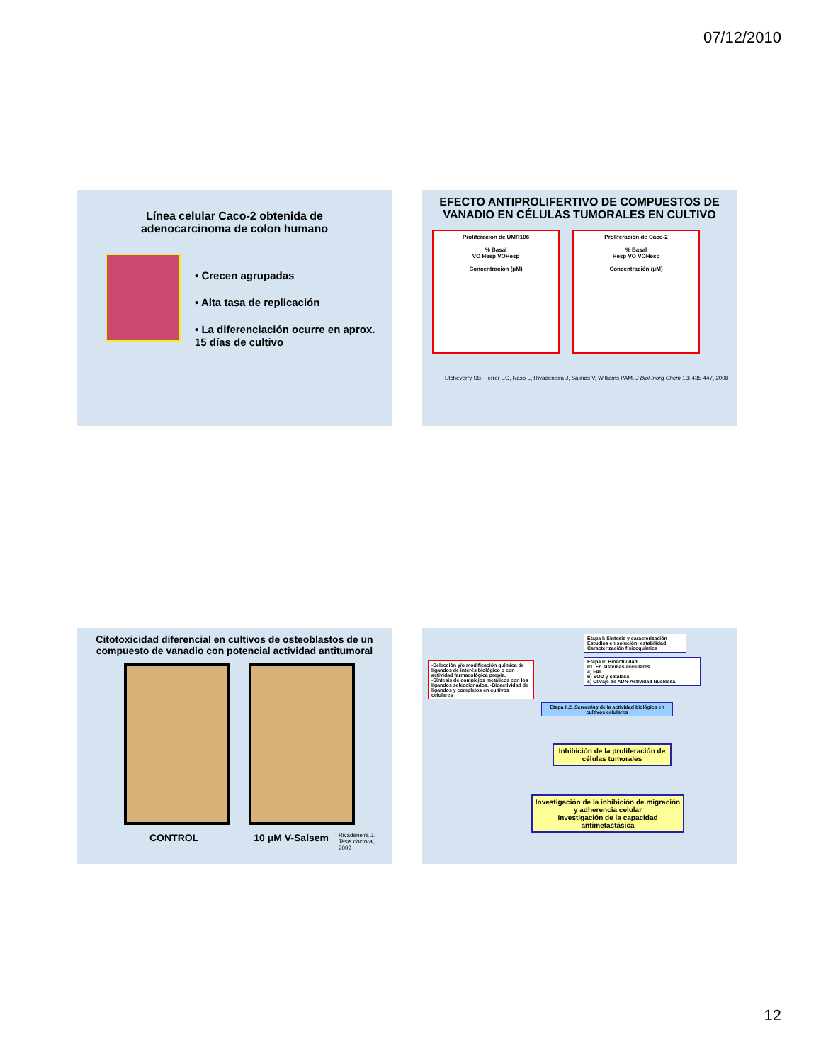07/12/2010
Línea celular Caco-2 obtenida de
adenocarcinoma de colon humano
• Crecen agrupadas
• Alta tasa de replicación
• La diferenciación ocurre en aprox. 15 días de cultivo
EFECTO ANTIPROLIFERTIVO DE COMPUESTOS DE VANADIO EN CÉLULAS TUMORALES EN CULTIVO
Proliferación de UMR106
% Basal
VO Hesp VOHesp
Concentración (μM)
Proliferación de Caco-2
% Basal
Hesp VO VOHesp
Concentración (μM)
Etcheverry SB, Ferrer EG, Naso L, Rivadeneira J, Salinas V, Williams PAM. J Biol Inorg Chem 13: 435-447, 2008
Citotoxicidad diferencial en cultivos de osteoblastos de un compuesto de vanadio con potencial actividad antitumoral
CONTROL 10 μM V-Salsem Rivadeneira J.
Tesis doctoral,
2009
-Selección y/o modificación química de ligandos de interés biológico o con actividad farmacológica propia.
-Síntesis de complejos metálicos con los ligandos seleccionados. -Bioactividad de ligandos y complejos en cultivos celulares
Etapa I: Síntesis y caracterización
Estudios en solución: estabilidad
Caracterización fisicoquímica
Etapa II: Bioactividad
II1. En sistemas acelulares
a) FAL
b) SOD y catalasa
c) Clivaje de ADN-Actividad Nucleasa.
Etapa II.2. Screening de la actividad biológica en cultivos celulares
Inhibición de la proliferación de células tumorales
Investigación de la inhibición de migración y adherencia celular
Investigación de la capacidad antimetastásica
12